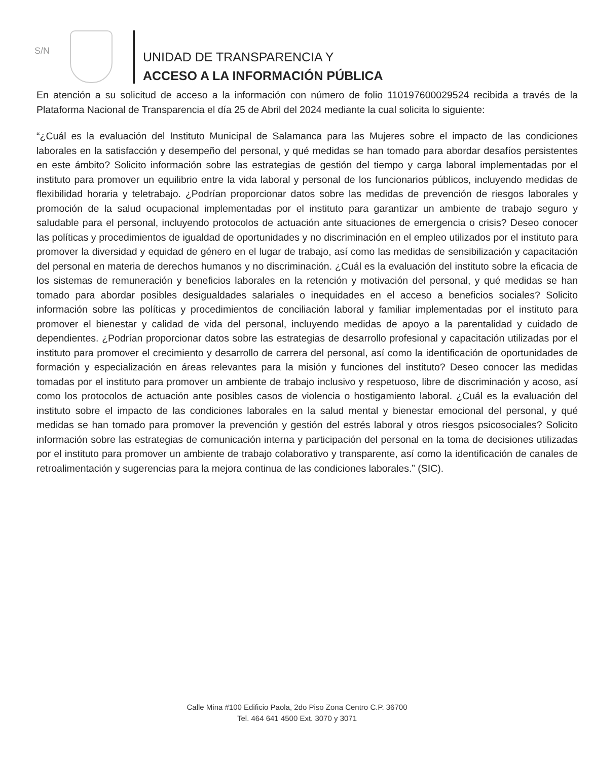S/N
UNIDAD DE TRANSPARENCIA Y
ACCESO A LA INFORMACIÓN PÚBLICA
En atención a su solicitud de acceso a la información con número de folio 110197600029524 recibida a través de la Plataforma Nacional de Transparencia el día 25 de Abril del 2024 mediante la cual solicita lo siguiente:
“¿Cuál es la evaluación del Instituto Municipal de Salamanca para las Mujeres sobre el impacto de las condiciones laborales en la satisfacción y desempeño del personal, y qué medidas se han tomado para abordar desafíos persistentes en este ámbito? Solicito información sobre las estrategias de gestión del tiempo y carga laboral implementadas por el instituto para promover un equilibrio entre la vida laboral y personal de los funcionarios públicos, incluyendo medidas de flexibilidad horaria y teletrabajo. ¿Podrían proporcionar datos sobre las medidas de prevención de riesgos laborales y promoción de la salud ocupacional implementadas por el instituto para garantizar un ambiente de trabajo seguro y saludable para el personal, incluyendo protocolos de actuación ante situaciones de emergencia o crisis? Deseo conocer las políticas y procedimientos de igualdad de oportunidades y no discriminación en el empleo utilizados por el instituto para promover la diversidad y equidad de género en el lugar de trabajo, así como las medidas de sensibilización y capacitación del personal en materia de derechos humanos y no discriminación. ¿Cuál es la evaluación del instituto sobre la eficacia de los sistemas de remuneración y beneficios laborales en la retención y motivación del personal, y qué medidas se han tomado para abordar posibles desigualdades salariales o inequidades en el acceso a beneficios sociales? Solicito información sobre las políticas y procedimientos de conciliación laboral y familiar implementadas por el instituto para promover el bienestar y calidad de vida del personal, incluyendo medidas de apoyo a la parentalidad y cuidado de dependientes. ¿Podrían proporcionar datos sobre las estrategias de desarrollo profesional y capacitación utilizadas por el instituto para promover el crecimiento y desarrollo de carrera del personal, así como la identificación de oportunidades de formación y especialización en áreas relevantes para la misión y funciones del instituto? Deseo conocer las medidas tomadas por el instituto para promover un ambiente de trabajo inclusivo y respetuoso, libre de discriminación y acoso, así como los protocolos de actuación ante posibles casos de violencia o hostigamiento laboral. ¿Cuál es la evaluación del instituto sobre el impacto de las condiciones laborales en la salud mental y bienestar emocional del personal, y qué medidas se han tomado para promover la prevención y gestión del estrés laboral y otros riesgos psicosociales? Solicito información sobre las estrategias de comunicación interna y participación del personal en la toma de decisiones utilizadas por el instituto para promover un ambiente de trabajo colaborativo y transparente, así como la identificación de canales de retroalimentación y sugerencias para la mejora continua de las condiciones laborales.” (SIC).
Calle Mina #100 Edificio Paola, 2do Piso Zona Centro C.P. 36700
Tel. 464 641 4500 Ext. 3070 y 3071